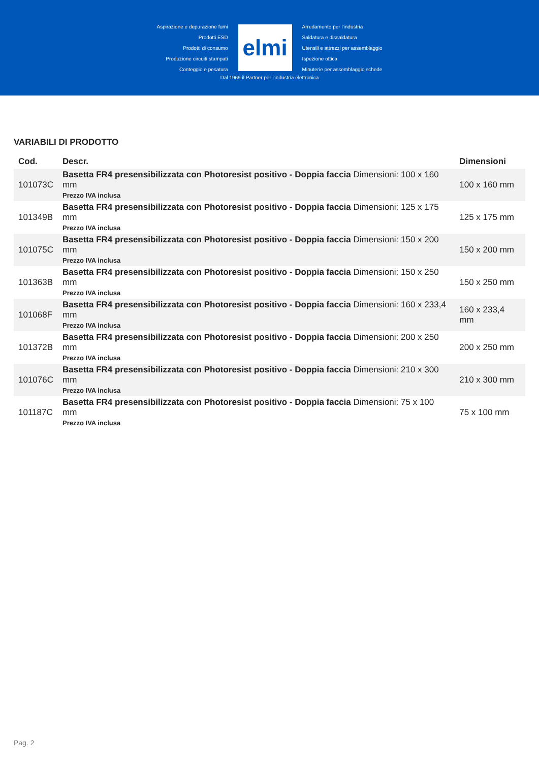Aspirazione e depurazione fumi
Prodotti ESD
Prodotti di consumo
Produzione circuiti stampati
Conteggio e pesatura
elmi
Arredamento per l'industria
Saldatura e dissaldatura
Utensili e attrezzi per assemblaggio
Ispezione ottica
Minuterie per assemblaggio schede
Dal 1969 il Partner per l'industria elettronica
VARIABILI DI PRODOTTO
| Cod. | Descr. | Dimensioni |
| --- | --- | --- |
| 101073C | Basetta FR4 presensibilizzata con Photoresist positivo - Doppia faccia Dimensioni: 100 x 160 mm Prezzo IVA inclusa | 100 x 160 mm |
| 101349B | Basetta FR4 presensibilizzata con Photoresist positivo - Doppia faccia Dimensioni: 125 x 175 mm Prezzo IVA inclusa | 125 x 175 mm |
| 101075C | Basetta FR4 presensibilizzata con Photoresist positivo - Doppia faccia Dimensioni: 150 x 200 mm Prezzo IVA inclusa | 150 x 200 mm |
| 101363B | Basetta FR4 presensibilizzata con Photoresist positivo - Doppia faccia Dimensioni: 150 x 250 mm Prezzo IVA inclusa | 150 x 250 mm |
| 101068F | Basetta FR4 presensibilizzata con Photoresist positivo - Doppia faccia Dimensioni: 160 x 233,4 mm Prezzo IVA inclusa | 160 x 233,4 mm |
| 101372B | Basetta FR4 presensibilizzata con Photoresist positivo - Doppia faccia Dimensioni: 200 x 250 mm Prezzo IVA inclusa | 200 x 250 mm |
| 101076C | Basetta FR4 presensibilizzata con Photoresist positivo - Doppia faccia Dimensioni: 210 x 300 mm Prezzo IVA inclusa | 210 x 300 mm |
| 101187C | Basetta FR4 presensibilizzata con Photoresist positivo - Doppia faccia Dimensioni: 75 x 100 mm Prezzo IVA inclusa | 75 x 100 mm |
Pag. 2